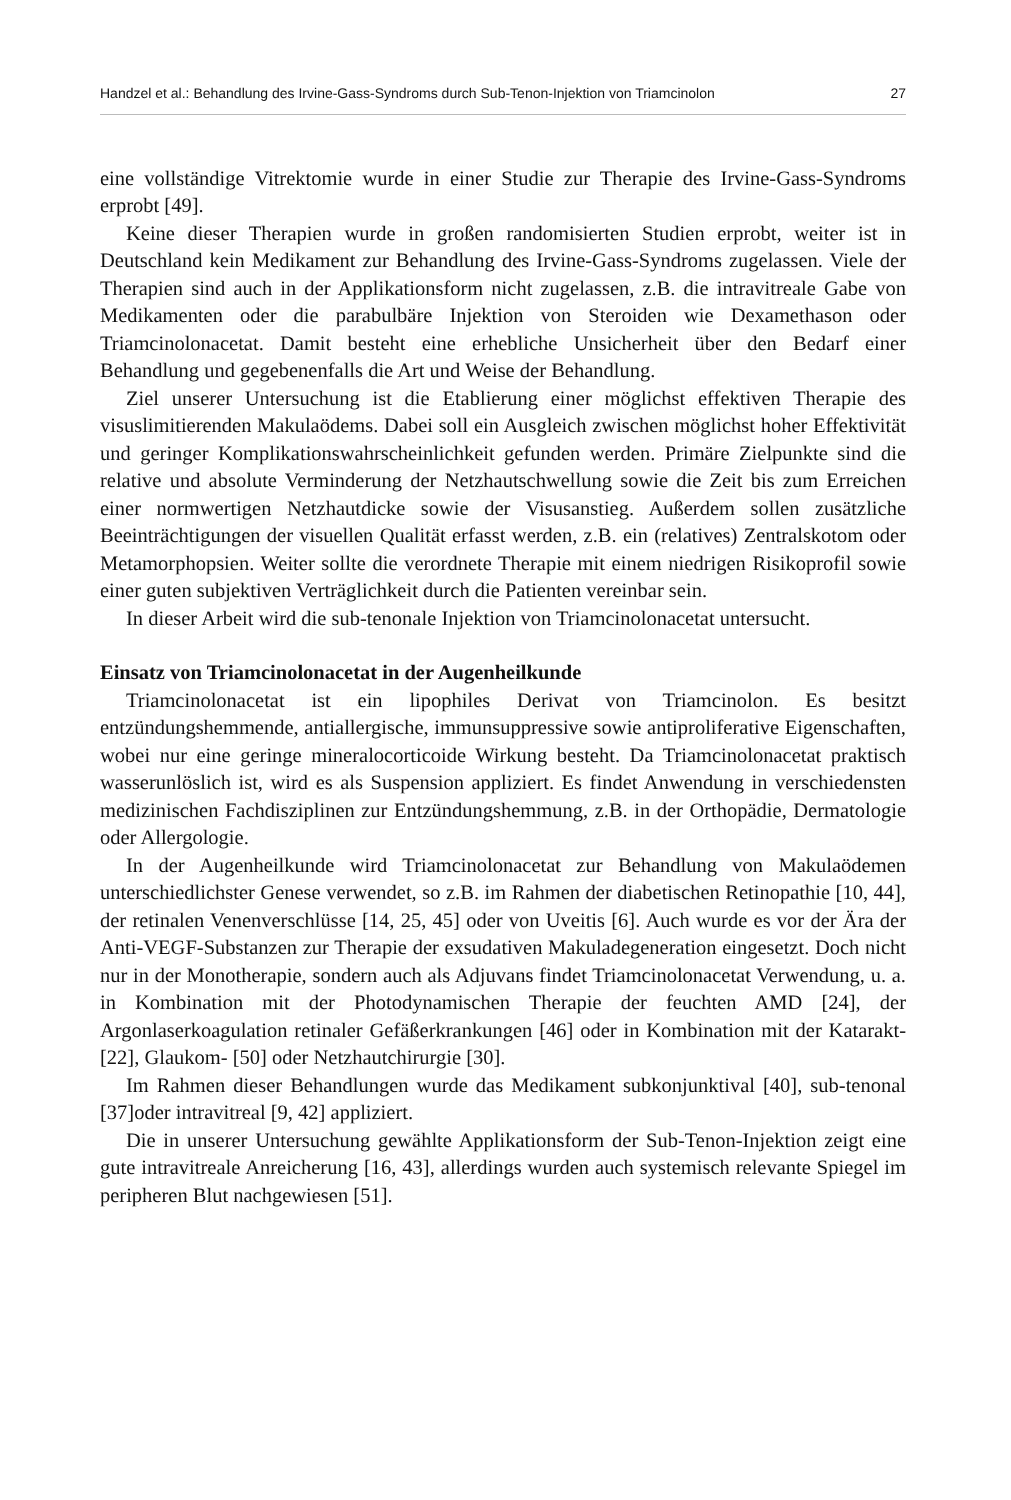Handzel et al.: Behandlung des Irvine-Gass-Syndroms durch Sub-Tenon-Injektion von Triamcinolon 27
eine vollständige Vitrektomie wurde in einer Studie zur Therapie des Irvine-Gass-Syndroms erprobt [49].
Keine dieser Therapien wurde in großen randomisierten Studien erprobt, weiter ist in Deutschland kein Medikament zur Behandlung des Irvine-Gass-Syndroms zugelassen. Viele der Therapien sind auch in der Applikationsform nicht zugelassen, z.B. die intravitreale Gabe von Medikamenten oder die parabulbäre Injektion von Steroiden wie Dexamethason oder Triamcinolonacetat. Damit besteht eine erhebliche Unsicherheit über den Bedarf einer Behandlung und gegebenenfalls die Art und Weise der Behandlung.
Ziel unserer Untersuchung ist die Etablierung einer möglichst effektiven Therapie des visuslimitierenden Makulaödems. Dabei soll ein Ausgleich zwischen möglichst hoher Effektivität und geringer Komplikationswahrscheinlichkeit gefunden werden. Primäre Zielpunkte sind die relative und absolute Verminderung der Netzhautschwellung sowie die Zeit bis zum Erreichen einer normwertigen Netzhautdicke sowie der Visusanstieg. Außerdem sollen zusätzliche Beeinträchtigungen der visuellen Qualität erfasst werden, z.B. ein (relatives) Zentralskotom oder Metamorphopsien. Weiter sollte die verordnete Therapie mit einem niedrigen Risikoprofil sowie einer guten subjektiven Verträglichkeit durch die Patienten vereinbar sein.
In dieser Arbeit wird die sub-tenonale Injektion von Triamcinolonacetat untersucht.
Einsatz von Triamcinolonacetat in der Augenheilkunde
Triamcinolonacetat ist ein lipophiles Derivat von Triamcinolon. Es besitzt entzündungshemmende, antiallergische, immunsuppressive sowie antiproliferative Eigenschaften, wobei nur eine geringe mineralocorticoide Wirkung besteht. Da Triamcinolonacetat praktisch wasserunlöslich ist, wird es als Suspension appliziert. Es findet Anwendung in verschiedensten medizinischen Fachdisziplinen zur Entzündungshemmung, z.B. in der Orthopädie, Dermatologie oder Allergologie.
In der Augenheilkunde wird Triamcinolonacetat zur Behandlung von Makulaödemen unterschiedlichster Genese verwendet, so z.B. im Rahmen der diabetischen Retinopathie [10, 44], der retinalen Venenverschlüsse [14, 25, 45] oder von Uveitis [6]. Auch wurde es vor der Ära der Anti-VEGF-Substanzen zur Therapie der exsudativen Makuladegeneration eingesetzt. Doch nicht nur in der Monotherapie, sondern auch als Adjuvans findet Triamcinolonacetat Verwendung, u. a. in Kombination mit der Photodynamischen Therapie der feuchten AMD [24], der Argonlaserkoagulation retinaler Gefäßerkrankungen [46] oder in Kombination mit der Katarakt- [22], Glaukom- [50] oder Netzhautchirurgie [30].
Im Rahmen dieser Behandlungen wurde das Medikament subkonjunktival [40], sub-tenonal [37]oder intravitreal [9, 42] appliziert.
Die in unserer Untersuchung gewählte Applikationsform der Sub-Tenon-Injektion zeigt eine gute intravitreale Anreicherung [16, 43], allerdings wurden auch systemisch relevante Spiegel im peripheren Blut nachgewiesen [51].